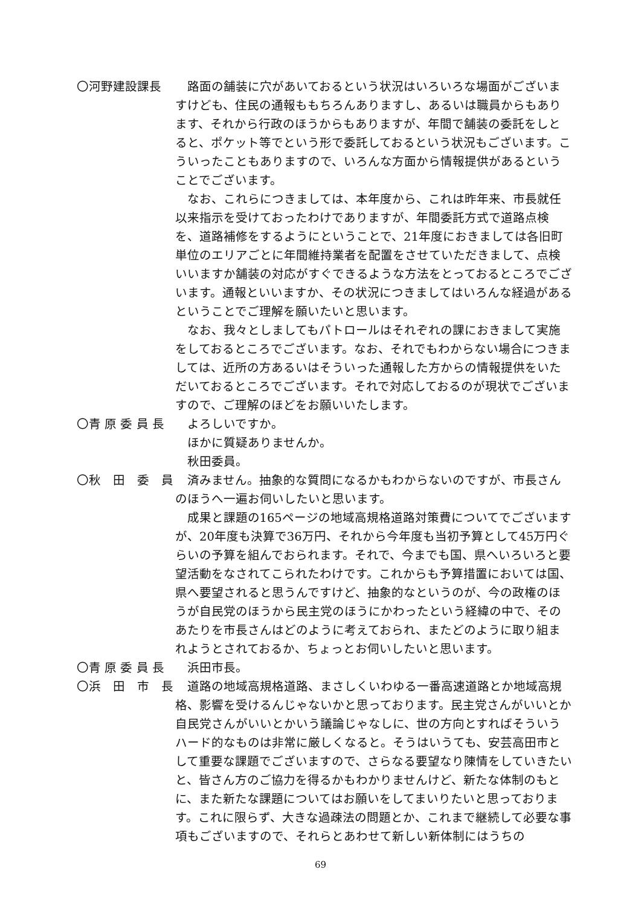〇河野建設課長 路面の舗装に穴があいておるという状況はいろいろな場面がございますけども、住民の通報ももちろんありますし、あるいは職員からもあります、それから行政のほうからもありますが、年間で舗装の委託をしとると、ポケット等でという形で委託しておるという状況もございます。こういったこともありますので、いろんな方面から情報提供があるということでございます。
なお、これらにつきましては、本年度から、これは昨年来、市長就任以来指示を受けておったわけでありますが、年間委託方式で道路点検を、道路補修をするようにということで、21年度におきましては各旧町単位のエリアごとに年間維持業者を配置をさせていただきまして、点検いいますか舗装の対応がすぐできるような方法をとっておるところでございます。通報といいますか、その状況につきましてはいろんな経過があるということでご理解を願いたいと思います。
なお、我々としましてもパトロールはそれぞれの課におきまして実施をしておるところでございます。なお、それでもわからない場合につきましては、近所の方あるいはそういった通報した方からの情報提供をいただいておるところでございます。それで対応しておるのが現状でございますので、ご理解のほどをお願いいたします。
〇青 原 委 員 長 よろしいですか。
ほかに質疑ありませんか。
秋田委員。
〇秋　田　委　員 済みません。抽象的な質問になるかもわからないのですが、市長さんのほうへ一遍お伺いしたいと思います。
成果と課題の165ページの地域高規格道路対策費についてでございますが、20年度も決算で36万円、それから今年度も当初予算として45万円ぐらいの予算を組んでおられます。それで、今までも国、県へいろいろと要望活動をなされてこられたわけです。これからも予算措置においては国、県へ要望されると思うんですけど、抽象的なというのが、今の政権のほうが自民党のほうから民主党のほうにかわったという経緯の中で、そのあたりを市長さんはどのように考えておられ、またどのように取り組まれようとされておるか、ちょっとお伺いしたいと思います。
〇青 原 委 員 長 浜田市長。
〇浜　田　市　長 道路の地域高規格道路、まさしくいわゆる一番高速道路とか地域高規格、影響を受けるんじゃないかと思っております。民主党さんがいいとか自民党さんがいいとかいう議論じゃなしに、世の方向とすればそういうハード的なものは非常に厳しくなると。そうはいうても、安芸高田市として重要な課題でございますので、さらなる要望なり陳情をしていきたいと、皆さん方のご協力を得るかもわかりませんけど、新たな体制のもとに、また新たな課題についてはお願いをしてまいりたいと思っております。これに限らず、大きな過疎法の問題とか、これまで継続して必要な事項もございますので、それらとあわせて新しい新体制にはうちの
69